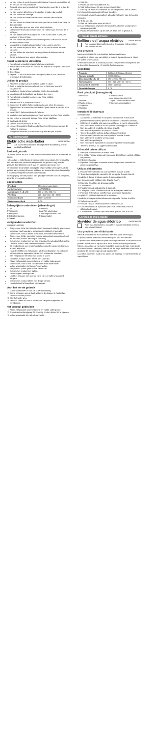Ne pas retirer ni ouvrir le couvercle lorsque l'eau est en ébullition et en versant de l'eau bouillante.
Assurez-vous que le produit soit hors tension avant de le retirer de son support.
Ne pas toucher directement les parties chaudes du produit.
Ne pas utiliser de rallonge.
Ne pas laisser le câble d'alimentation toucher des surfaces chaudes.
Ne pas laisser le câble d'alimentation pendre au bord d'une table ou d'un comptoir.
Ne le brancher que sur une prise mise à la terre.
Débranchez le produit lorsque vous ne l'utilisez pas et avant de le nettoyer.
Ne pas débrancher le chargeur en tirant sur le câble. Saisissez toujours la fiche et tirez.
Ne pas utiliser ce produit dans une baignoire, une douche ou un réservoir rempli d'eau.
Manipulez le produit uniquement avec des mains sèches.
Ne pas utiliser le produit dans l'eau et ne pas le mettre au lave-vaisselle.
Ne pas utiliser de minuterie ou de système de télécommande séparé.
Tenez à distance tous objets inflammables.
Avant la première utilisation
1. Remplissez la bouilloire jusqu'à la ligne maximale.
2. Portez l'eau à ébullition en suivant les étapes du chapitre Utilisation du produit.
3. Jetez l'eau.
4. Répétez 2 fois afin d'éliminer toute poussière ou tout résidu du processus de fabrication.
Utiliser le produit
1. Placez le produit sur une surface stable et plane.
2. Tirez la poignée du couvercle A5 vers le haut pour ouvrir le couvercle A4.
Le produit est équipé d'une protection contre la surchauffe.
Ne jamais remplir la bouilloire au-dessus du r max ›.
3. Remplissez la bouilloire A1 avec de l'eau potable.
4. Fermez A4.
5. Placez A1 sur la plaque de base A3.
6. Connectez le câble d'alimentation A9 à une prise de courant.
7. Appuyez sur le bouton marche/arrêt A7 pour mettre le produit sous tension.
Le voyant LED d'alimentation A8 s'allume.
Le produit se met automatiquement hors tension une fois l'eau bouillie.
Ne pas retirer le couvercle lorsque l'eau est en ébullition.
8. Soulevez A1 de A3.
9. Versez l'eau chaude par le bec A2.
10. Laissez le produit refroidir pendant environ 30 secondes avant de l'utiliser à nouveau.
11. Rangez la bouilloire sur la base lorsqu'elle est pas utilisée.
NL Snelstartgids
Elektrische waterkoker KAWK360EAL
Zie voor meer informatie de uitgebreide handleiding online: ned.is/kawk360eal
Bedoeld gebruik
De Nedis KAWK360EAL is een elektrische waterkoker om water mee te koken.
Het product is enkel bedoeld voor gebruik binnenshuis. Het product is niet bedoeld voor professioneel gebruik. Dit product mag worden gebruikt door kinderen van 8 jaar en ouder en personen met verminderde lichamelijke, zintuiglijke of geestelijke vermogens, of die gebrek aan ervaring of kennis hebben, als iemand die verantwoordelijk is voor hun veiligheid toezicht op hen houdt.
Elke wijziging van het product kan gevolgen hebben voor de veiligheid, garantie en correcte werking.
Specificaties
| Product | Elektrische waterkoker |
| Artikelnummer | KAWK360EAL |
| Afmetingen (l x b x h) | 180 x 198 x 236 mm |
| Voeding | 220 - 240 VAC; 50 - 60 Hz |
| Stroomverbruik | 1850 - 2200 W |
| Waterhoeveelheid | 1,7 L |
Belangrijkste onderdelen (afbeelding A)
1 Tuit 5 Handvat 2 Waterketel 6 Aan/Uit-schakelaar 3 Basisplaat 7 Voedingsindicator-LED 4 Dekselhandgreep 8 Stroomkabel 5 Deksel
Veiligheidsvoorschriften
WAARSCHUWING
Zorg ervoor dat u de instructies in dit document volledig gelezen en begrepen heeft voordat u het product installeert of gebruikt.
Gebruik het product alleen zoals in dit document beschreven.
Zorg ervoor dat de spanning van uw stopcontact overeenkomt met de door het product benodigde spanning.
Gebruik het product niet als een onderdeel beschadigd of defect is.
Laat het product niet vallen en voorkom stoten.
Dit product mag voor onderhoud alleen worden geopend door een erkend technicus.
Haal de stekker van het product uit de voedingsbron en ontkoppel het van andere apparatuur als er zich problemen voordoen.
Stel het product niet bloot aan water of vocht.
Houd het product buiten bereik van kinderen.
Plaats het product op een stabiele en vlakke ondergrond.
Gebruik het product niet zonder water in de waterkoker.
Vul de waterkoker niet boven "max" vullen.
Het product tijdens gebruik niet bedekken.
Gebruik het product niet buiten.
Gebruik geen verlengsnoer.
Laat het netsnoer niet over de rand van een tafel of toonbank hangen.
Gebruik het product alleen met droge handen.
Houd afstand tot brandbare voorwerpen.
Voor het eerste gebruik
1. Vul de waterkoker tot aan de MAX-aanduiding.
2. Breng het water aan de kook volgens de stappen in hoofdstuk Gebruik van het product.
3. Giet het water weg.
4. Herhaal 2 keer om stof of resten van het productieproces te verwijderen.
Het product gebruiken
1. Plaats het product op een stabiele en vlakke ondergrond.
2. Trek de dekselhandgreep A5 omhoog om het deksel A4 te openen.
3. Vul de waterketel A1 met schoon water.
4. Sluit A4.
5. Plaats A1 op de aandrijfbasis A3.
6. Sluit het netsnoer A9 aan op een stopcontact.
7. Druk op de aan/uit-schakelaar A7 om het product aan te zetten.
Het stroomindicatorlampje A8 gaat branden.
Het product schakelt automatisch uit nadat het water aan de kook is gebracht.
8. Til A1 van A3.
9. Giet het hete water door de tuit A2.
10. Laat het product ongeveer 30 seconden afkoelen voordat u het opnieuw gebruikt.
11. Plaats de waterkoker op de voet als deze niet in gebruik is.
IT Guida rapida all'avvio
Bollitore dell'acqua elettrico KAWK360EAL
Per maggiori informazioni vedere il manuale esteso online: ned.is/kawk360eal
Uso previsto
Nedis KAWK360EAL è un bollitore dell'acqua elettrico.
Il prodotto è inteso solo per utilizzo in interni. Il prodotto non è inteso per utilizzi professionali.
Eventuali modifiche al prodotto possono comportare conseguenze per la sicurezza, la garanzia e il corretto funzionamento.
Specifiche
| Prodotto | Bollitore dell'acqua elettrico |
| Numero articolo | KAWK360EAL |
| Dimensioni (p x l x a) | 180 x 198 x 236 mm |
| Alimentazione | 220 - 240 VAC; 50 - 60 Hz |
| Consumo di corrente | 1850 - 2200 W |
| Quantità d'acqua | 1,7 L |
Parti principali (immagine A)
1 Beccuccio 6 Interruttore di accensione/spegnimento 2 Bollitore 7 Spia LED di alimentazione 3 Piastra di base 8 Cavo di alimentazione 4 Coperchio 5 Maniglia
Istruzioni di sicurezza
ATTENZIONE
Assicurarsi di aver letto e compreso pienamente le istruzioni presenti nel documento prima di installare o utilizzare il prodotto.
Utilizzare il prodotto solo come descritto nel presente documento.
Non utilizzare il prodotto se una parte è danneggiata o difettosa.
Non far cadere il prodotto ed evitare impatti.
Non esporre il prodotto ad acqua o umidità.
Tenere il prodotto lontano dalla portata dei bambini.
Posizionare il prodotto su una superficie piana e stabile.
Non utilizzare il prodotto senza acqua.
Non utilizzare prolunghe.
Non immergere il prodotto in acqua né riporlo in lavastoviglie.
Tenere a distanza da oggetti infiammabili.
Prima del primo utilizzo
1. Riempire il bollitore fino al livello "max".
2. Far bollire l'acqua seguendo i passaggi descritti nel capitolo Utilizzo del prodotto.
3. Eliminare l'acqua.
4. Ripetere 2 volte per rimuovere eventuale polvere o residui del processo produttivo.
Utilizzo del prodotto
1. Posizionare il prodotto su una superficie piana e stabile.
2. Tirare la maniglia del coperchio A5 per aprire il coperchio A4.
Il prodotto è dotato di sicura contro il surriscaldamento.
Non riempire mai il bollitore oltre il livello "max".
3. Riempire il bollitore A1 di acqua pulita.
4. Chiudere A4.
5. Posizionare A1 sulla piastra di base A3.
6. Collegare il cavo di alimentazione A9 a una presa elettrica.
7. Premere l'interruttore on/off A7 per accendere il prodotto.
La spia LED di alimentazione A8 si accende.
Il prodotto si spegne automaticamente dopo che l'acqua è bollita.
8. Sollevare A1 da A3.
9. Versare l'acqua calda attraverso il beccuccio A2.
10. Lasciar raffreddare il prodotto per circa 30 secondi prima di utilizzarlo di nuovo.
11. Conservare il bollitore sopra alla base quando non è in uso.
ES Guía de inicio rápido
Hervidor de agua eléctrico KAWK360EAL
Para más información, consulte el manual ampliado en línea: ned.is/kawk360eal
Uso previsto por el fabricante
Nedis KAWK360EAL es un hervidor eléctrico para hervir agua.
El producto está diseñado únicamente para uso en interiores.
El producto no está diseñado para un uso profesional. Este producto lo pueden utilizar niños a partir de 8 años y adultos con capacidades físicas, sensoriales o mentales reducidas o que no tengan experiencia ni conocimientos, siempre y cuando se les haya explicado cómo usar el producto de forma segura y bajo supervisión.
Los niños no deben realizar las tareas de limpieza ni mantenimiento sin supervisión.